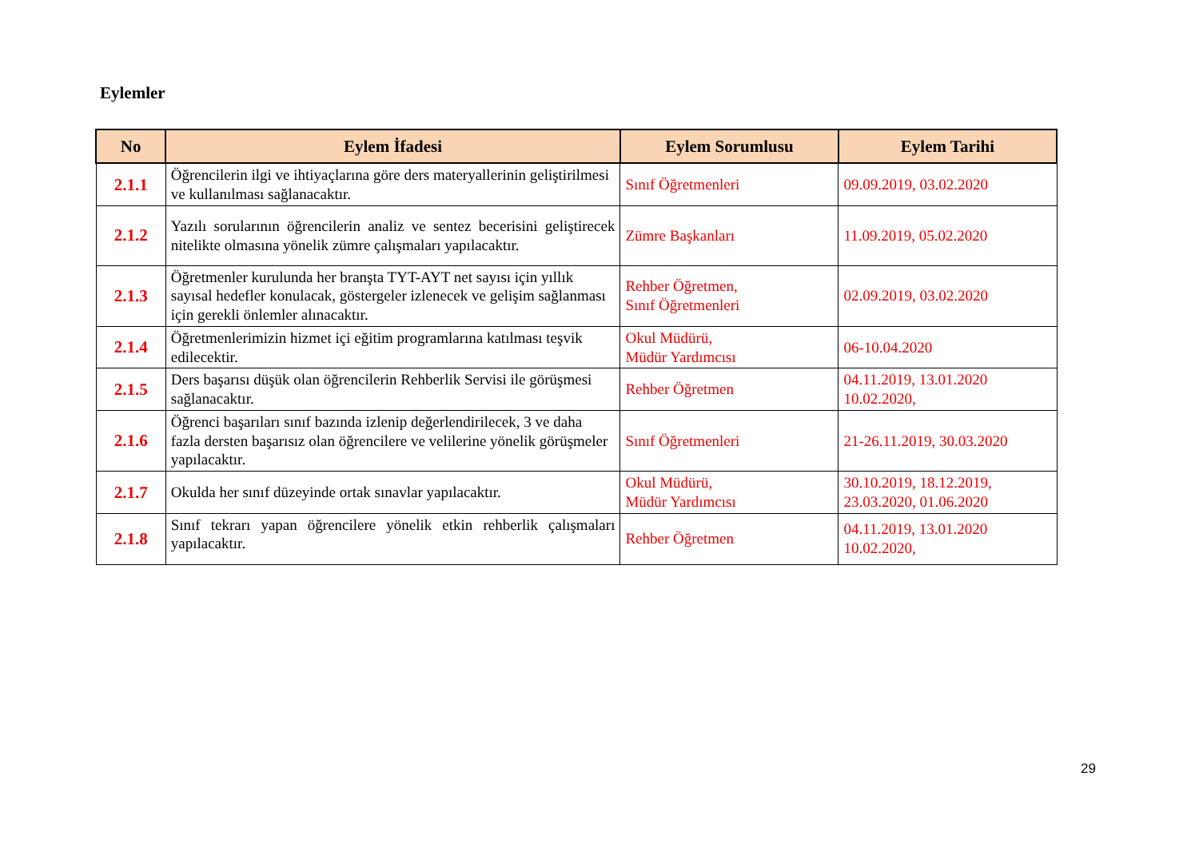Eylemler
| No | Eylem İfadesi | Eylem Sorumlusu | Eylem Tarihi |
| --- | --- | --- | --- |
| 2.1.1 | Öğrencilerin ilgi ve ihtiyaçlarına göre ders materyallerinin geliştirilmesi ve kullanılması sağlanacaktır. | Sınıf Öğretmenleri | 09.09.2019, 03.02.2020 |
| 2.1.2 | Yazılı sorularının öğrencilerin analiz ve sentez becerisini geliştirecek nitelikte olmasına yönelik zümre çalışmaları yapılacaktır. | Zümre Başkanları | 11.09.2019, 05.02.2020 |
| 2.1.3 | Öğretmenler kurulunda her branşta TYT-AYT net sayısı için yıllık sayısal hedefler konulacak, göstergeler izlenecek ve gelişim sağlanması için gerekli önlemler alınacaktır. | Rehber Öğretmen, Sınıf Öğretmenleri | 02.09.2019, 03.02.2020 |
| 2.1.4 | Öğretmenlerimizin hizmet içi eğitim programlarına katılması teşvik edilecektir. | Okul Müdürü, Müdür Yardımcısı | 06-10.04.2020 |
| 2.1.5 | Ders başarısı düşük olan öğrencilerin Rehberlik Servisi ile görüşmesi sağlanacaktır. | Rehber Öğretmen | 04.11.2019, 13.01.2020 10.02.2020, |
| 2.1.6 | Öğrenci başarıları sınıf bazında izlenip değerlendirilecek, 3 ve daha fazla dersten başarısız olan öğrencilere ve velilerine yönelik görüşmeler yapılacaktır. | Sınıf Öğretmenleri | 21-26.11.2019, 30.03.2020 |
| 2.1.7 | Okulda her sınıf düzeyinde ortak sınavlar yapılacaktır. | Okul Müdürü, Müdür Yardımcısı | 30.10.2019, 18.12.2019, 23.03.2020, 01.06.2020 |
| 2.1.8 | Sınıf tekrarı yapan öğrencilere yönelik etkin rehberlik çalışmaları yapılacaktır. | Rehber Öğretmen | 04.11.2019, 13.01.2020 10.02.2020, |
29